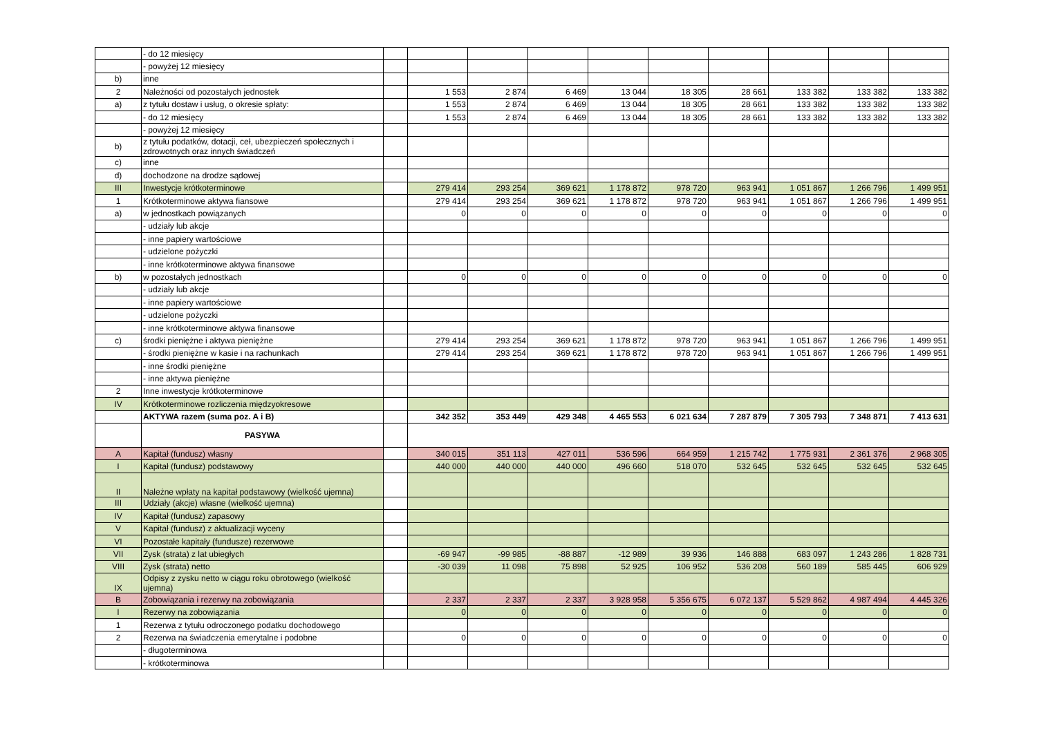| | - do 12 miesięcy | | | | | | | | | | |
| | - powyżej 12 miesięcy | | | | | | | | | | |
| b) | inne | | | | | | | | | | |
| 2 | Należności od pozostałych jednostek | | 1 553 | 2 874 | 6 469 | 13 044 | 18 305 | 28 661 | 133 382 | 133 382 | 133 382 |
| a) | z tytułu dostaw i usług, o okresie spłaty: | | 1 553 | 2 874 | 6 469 | 13 044 | 18 305 | 28 661 | 133 382 | 133 382 | 133 382 |
| | - do 12 miesięcy | | 1 553 | 2 874 | 6 469 | 13 044 | 18 305 | 28 661 | 133 382 | 133 382 | 133 382 |
| | - powyżej 12 miesięcy | | | | | | | | | | |
| b) | z tytułu podatków, dotacji, ceł, ubezpieczeń społecznych i zdrowotnych oraz innych świadczeń | | | | | | | | | | |
| c) | inne | | | | | | | | | | |
| d) | dochodzone na drodze sądowej | | | | | | | | | | |
| III | Inwestycje krótkoterminowe | | 279 414 | 293 254 | 369 621 | 1 178 872 | 978 720 | 963 941 | 1 051 867 | 1 266 796 | 1 499 951 |
| 1 | Krótkoterminowe aktywa fiansowe | | 279 414 | 293 254 | 369 621 | 1 178 872 | 978 720 | 963 941 | 1 051 867 | 1 266 796 | 1 499 951 |
| a) | w jednostkach powiązanych | | 0 | 0 | 0 | 0 | 0 | 0 | 0 | 0 | 0 |
| | - udziały lub akcje | | | | | | | | | | |
| | - inne papiery wartościowe | | | | | | | | | | |
| | - udzielone pożyczki | | | | | | | | | | |
| | - inne krótkoterminowe aktywa finansowe | | | | | | | | | | |
| b) | w pozostałych jednostkach | | 0 | 0 | 0 | 0 | 0 | 0 | 0 | 0 | 0 |
| | - udziały lub akcje | | | | | | | | | | |
| | - inne papiery wartościowe | | | | | | | | | | |
| | - udzielone pożyczki | | | | | | | | | | |
| | - inne krótkoterminowe aktywa finansowe | | | | | | | | | | |
| c) | środki pieniężne i aktywa pieniężne | | 279 414 | 293 254 | 369 621 | 1 178 872 | 978 720 | 963 941 | 1 051 867 | 1 266 796 | 1 499 951 |
| | - środki pieniężne w kasie i na rachunkach | | 279 414 | 293 254 | 369 621 | 1 178 872 | 978 720 | 963 941 | 1 051 867 | 1 266 796 | 1 499 951 |
| | - inne środki pieniężne | | | | | | | | | | |
| | - inne aktywa pieniężne | | | | | | | | | | |
| 2 | Inne inwestycje krótkoterminowe | | | | | | | | | | |
| IV | Krótkoterminowe rozliczenia międzyokresowe | | | | | | | | | | |
| | AKTYWA razem (suma poz. A i B) | | 342 352 | 353 449 | 429 348 | 4 465 553 | 6 021 634 | 7 287 879 | 7 305 793 | 7 348 871 | 7 413 631 |
| | PASYWA | | | | | | | | | | |
| A | Kapitał (fundusz) własny | | 340 015 | 351 113 | 427 011 | 536 596 | 664 959 | 1 215 742 | 1 775 931 | 2 361 376 | 2 968 305 |
| I | Kapitał (fundusz) podstawowy | | 440 000 | 440 000 | 440 000 | 496 660 | 518 070 | 532 645 | 532 645 | 532 645 | 532 645 |
| II | Należne wpłaty na kapitał podstawowy (wielkość ujemna) | | | | | | | | | | |
| III | Udziały (akcje) własne (wielkość ujemna) | | | | | | | | | | |
| IV | Kapitał (fundusz) zapasowy | | | | | | | | | | |
| V | Kapitał (fundusz) z aktualizacji wyceny | | | | | | | | | | |
| VI | Pozostałe kapitały (fundusze) rezerwowe | | | | | | | | | | |
| VII | Zysk (strata) z lat ubiegłych | | -69 947 | -99 985 | -88 887 | -12 989 | 39 936 | 146 888 | 683 097 | 1 243 286 | 1 828 731 |
| VIII | Zysk (strata) netto | | -30 039 | 11 098 | 75 898 | 52 925 | 106 952 | 536 208 | 560 189 | 585 445 | 606 929 |
| IX | Odpisy z zysku netto w ciągu roku obrotowego (wielkość ujemna) | | | | | | | | | | |
| B | Zobowiązania i rezerwy na zobowiązania | | 2 337 | 2 337 | 2 337 | 3 928 958 | 5 356 675 | 6 072 137 | 5 529 862 | 4 987 494 | 4 445 326 |
| I | Rezerwy na zobowiązania | | 0 | 0 | 0 | 0 | 0 | 0 | 0 | 0 | 0 |
| 1 | Rezerwa z tytułu odroczonego podatku dochodowego | | | | | | | | | | |
| 2 | Rezerwa na świadczenia emerytalne i podobne | | 0 | 0 | 0 | 0 | 0 | 0 | 0 | 0 | 0 |
| | - długoterminowa | | | | | | | | | | |
| | - krótkoterminowa | | | | | | | | | | |